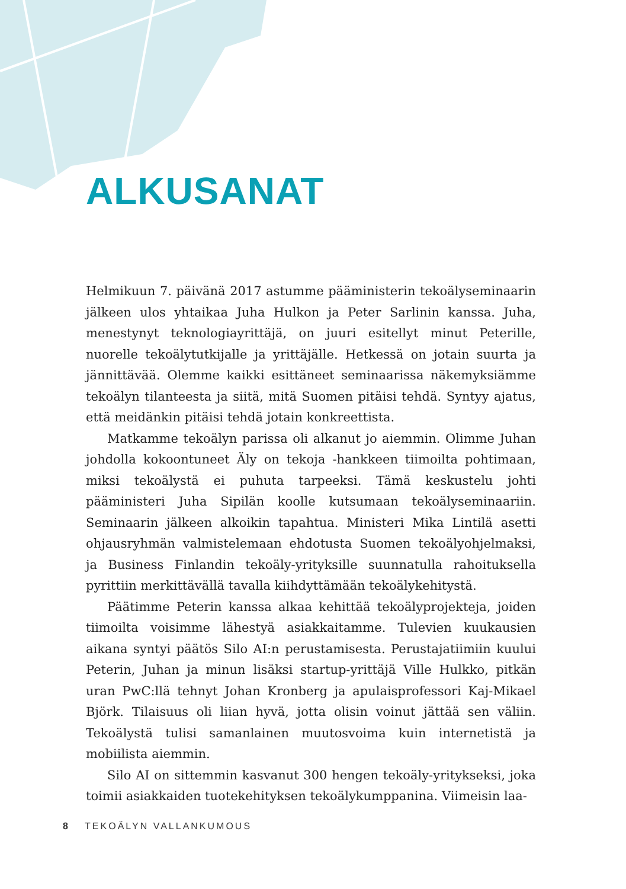ALKUSANAT
Helmikuun 7. päivänä 2017 astumme pääministerin tekoälyseminaarin jälkeen ulos yhtaikaa Juha Hulkon ja Peter Sarlinin kanssa. Juha, menestynyt teknologiayrittäjä, on juuri esitellyt minut Peterille, nuorelle tekoälytutkijalle ja yrittäjälle. Hetkessä on jotain suurta ja jännittävää. Olemme kaikki esittäneet seminaarissa näkemyksiämme tekoälyn tilanteesta ja siitä, mitä Suomen pitäisi tehdä. Syntyy ajatus, että meidänkin pitäisi tehdä jotain konkreettista.
Matkamme tekoälyn parissa oli alkanut jo aiemmin. Olimme Juhan johdolla kokoontuneet Äly on tekoja -hankkeen tiimoilta pohtimaan, miksi tekoälystä ei puhuta tarpeeksi. Tämä keskustelu johti pääministeri Juha Sipilän koolle kutsumaan tekoälyseminaariin. Seminaarin jälkeen alkoikin tapahtua. Ministeri Mika Lintilä asetti ohjausryhmän valmistelemaan ehdotusta Suomen tekoälyohjelmaksi, ja Business Finlandin tekoäly-yrityksille suunnatulla rahoituksella pyrittiin merkittävällä tavalla kiihdyttämään tekoälykehitystä.
Päätimme Peterin kanssa alkaa kehittää tekoälyprojekteja, joiden tiimoilta voisimme lähestyä asiakkaitamme. Tulevien kuukausien aikana syntyi päätös Silo AI:n perustamisesta. Perustajatiimiin kuului Peterin, Juhan ja minun lisäksi startup-yrittäjä Ville Hulkko, pitkän uran PwC:llä tehnyt Johan Kronberg ja apulaisprofessori Kaj-Mikael Björk. Tilaisuus oli liian hyvä, jotta olisin voinut jättää sen väliin. Tekoälystä tulisi samanlainen muutosvoima kuin internetistä ja mobiilista aiemmin.
Silo AI on sittemmin kasvanut 300 hengen tekoäly-yritykseksi, joka toimii asiakkaiden tuotekehityksen tekoälykumppanina. Viimeisin laa-
8 TEKOÄLYN VALLANKUMOUS